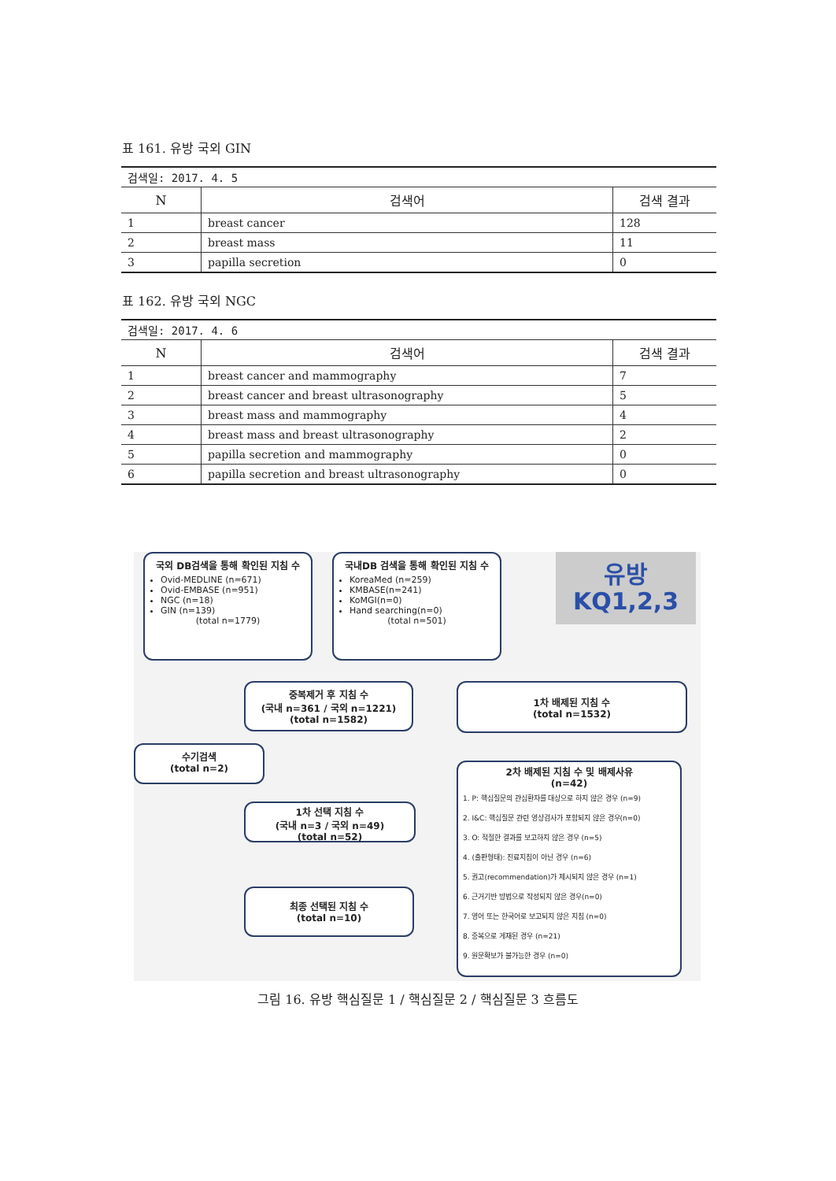표 161. 유방 국외 GIN
| 검색일: 2017. 4. 5 | | |
| N | 검색어 | 검색 결과 |
| 1 | breast cancer | 128 |
| 2 | breast mass | 11 |
| 3 | papilla secretion | 0 |
표 162. 유방 국외 NGC
| 검색일: 2017. 4. 6 | | |
| N | 검색어 | 검색 결과 |
| 1 | breast cancer and mammography | 7 |
| 2 | breast cancer and breast ultrasonography | 5 |
| 3 | breast mass and mammography | 4 |
| 4 | breast mass and breast ultrasonography | 2 |
| 5 | papilla secretion and mammography | 0 |
| 6 | papilla secretion and breast ultrasonography | 0 |
국외 DB검색을 통해 확인된 지침 수
Ovid-MEDLINE (n=671)
Ovid-EMBASE (n=951)
NGC (n=18)
GIN (n=139)
(total n=1779)
국내DB 검색을 통해 확인된 지침 수
KoreaMed (n=259)
KMBASE(n=241)
KoMGI(n=0)
Hand searching(n=0)
(total n=501)
유방
KQ1,2,3
중복제거 후 지침 수
(국내 n=361 / 국외 n=1221)
(total n=1582)
1차 배제된 지침 수
(total n=1532)
수기검색
(total n=2)
1차 선택 지침 수
(국내 n=3 / 국외 n=49)
(total n=52)
최종 선택된 지침 수
(total n=10)
2차 배제된 지침 수 및 배제사유
(n=42)
1. P: 핵심질문의 관심환자를 대상으로 하지 않은 경우 (n=9)
2. I&C: 핵심질문 관련 영상검사가 포함되지 않은 경우(n=0)
3. O: 적절한 결과를 보고하지 않은 경우 (n=5)
4. (출판형태): 진료지침이 아닌 경우 (n=6)
5. 권고(recommendation)가 제시되지 않은 경우 (n=1)
6. 근거기반 방법으로 작성되지 않은 경우(n=0)
7. 영어 또는 한국어로 보고되지 않은 지침 (n=0)
8. 중복으로 게재된 경우 (n=21)
9. 원문확보가 불가능한 경우 (n=0)
그림 16. 유방 핵심질문 1 / 핵심질문 2 / 핵심질문 3 흐름도